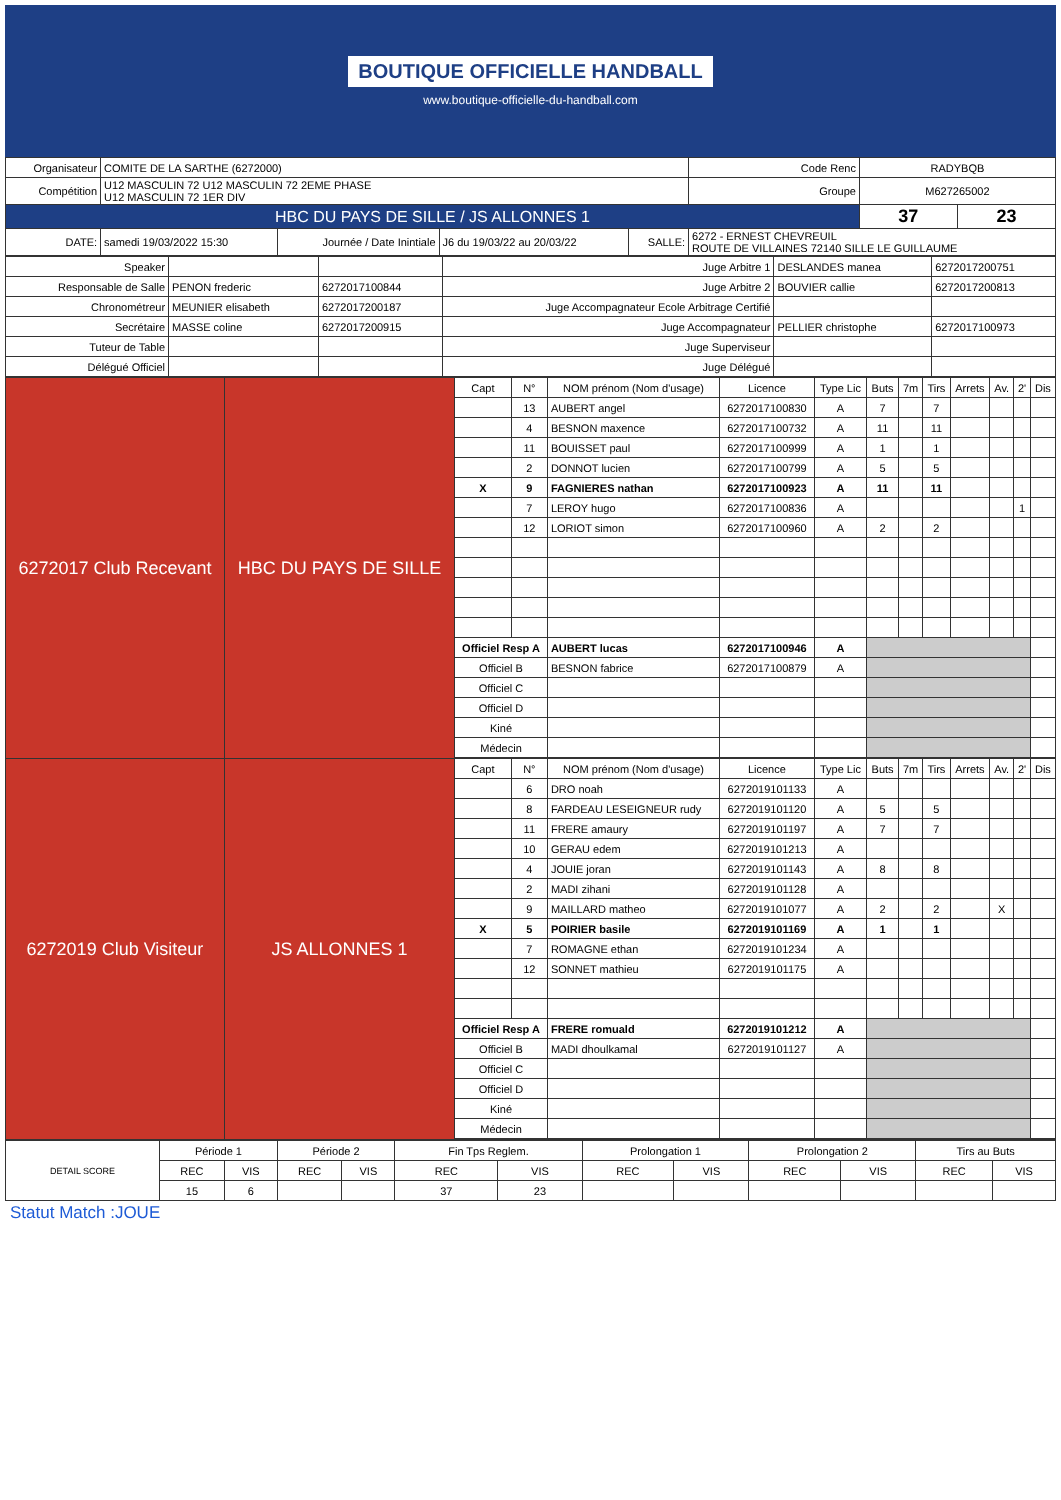BOUTIQUE OFFICIELLE HANDBALL
www.boutique-officielle-du-handball.com
| Organisateur | COMITE DE LA SARTHE (6272000) | | | | | Code Renc | RADYBQB | |
| Compétition | U12 MASCULIN 72 U12 MASCULIN 72 2EME PHASE U12 MASCULIN 72 1ER DIV | | | | | Groupe | M627265002 | |
| HBC DU PAYS DE SILLE / JS ALLONNES 1 | | | | | | | 37 | 23 |
| DATE: | samedi 19/03/2022 15:30 | Journée / Date Inintiale | J6 du 19/03/22 au 20/03/22 | SALLE: | 6272 - ERNEST CHEVREUIL ROUTE DE VILLAINES 72140 SILLE LE GUILLAUME | | | |
| Speaker | | | Juge Arbitre 1 | DESLANDES manea | 6272017200751 |
| Responsable de Salle | PENON frederic | 6272017100844 | Juge Arbitre 2 | BOUVIER callie | 6272017200813 |
| Chronométreur | MEUNIER elisabeth | 6272017200187 | Juge Accompagnateur Ecole Arbitrage Certifié | | |
| Secrétaire | MASSE coline | 6272017200915 | Juge Accompagnateur | PELLIER christophe | 6272017100973 |
| Tuteur de Table | | | Juge Superviseur | | |
| Délégué Officiel | | | Juge Délégué | | |
| 6272017 Club Recevant | HBC DU PAYS DE SILLE | Capt | N° | NOM prénom (Nom d'usage) | Licence | Type Lic | Buts | 7m | Tirs | Arrets | Av. | 2' | Dis |
| | | | 13 | AUBERT angel | 6272017100830 | A | 7 | | 7 | | | | |
| | | | 4 | BESNON maxence | 6272017100732 | A | 11 | | 11 | | | | |
| | | | 11 | BOUISSET paul | 6272017100999 | A | 1 | | 1 | | | | |
| | | | 2 | DONNOT lucien | 6272017100799 | A | 5 | | 5 | | | | |
| | | X | 9 | FAGNIERES nathan | 6272017100923 | A | 11 | | 11 | | | | |
| | | | 7 | LEROY hugo | 6272017100836 | A | | | | | | 1 | |
| | | | 12 | LORIOT simon | 6272017100960 | A | 2 | | 2 | | | | |
| | | Officiel Resp A | | AUBERT lucas | 6272017100946 | A | | | | | | | |
| | | Officiel B | | BESNON fabrice | 6272017100879 | A | | | | | | | |
| | | Officiel C | | | | | | | | | | | |
| | | Officiel D | | | | | | | | | | | |
| | | Kiné | | | | | | | | | | | |
| | | Médecin | | | | | | | | | | | |
| 6272019 Club Visiteur | JS ALLONNES 1 | Capt | N° | NOM prénom (Nom d'usage) | Licence | Type Lic | Buts | 7m | Tirs | Arrets | Av. | 2' | Dis |
| | | | 6 | DRO noah | 6272019101133 | A | | | | | | | |
| | | | 8 | FARDEAU LESEIGNEUR rudy | 6272019101120 | A | 5 | | 5 | | | | |
| | | | 11 | FRERE amaury | 6272019101197 | A | 7 | | 7 | | | | |
| | | | 10 | GERAU edem | 6272019101213 | A | | | | | | | |
| | | | 4 | JOUIE joran | 6272019101143 | A | 8 | | 8 | | | | |
| | | | 2 | MADI zihani | 6272019101128 | A | | | | | | | |
| | | | 9 | MAILLARD matheo | 6272019101077 | A | 2 | | 2 | | X | | |
| | | X | 5 | POIRIER basile | 6272019101169 | A | 1 | | 1 | | | | |
| | | | 7 | ROMAGNE ethan | 6272019101234 | A | | | | | | | |
| | | | 12 | SONNET mathieu | 6272019101175 | A | | | | | | | |
| | | Officiel Resp A | | FRERE romuald | 6272019101212 | A | | | | | | | |
| | | Officiel B | | MADI dhoulkamal | 6272019101127 | A | | | | | | | |
| | | Officiel C | | | | | | | | | | | |
| | | Officiel D | | | | | | | | | | | |
| | | Kiné | | | | | | | | | | | |
| | | Médecin | | | | | | | | | | | |
| DETAIL SCORE | Période 1 | | Période 2 | | Fin Tps Reglem. | | Prolongation 1 | | Prolongation 2 | | Tirs au Buts | |
| | REC | VIS | REC | VIS | REC | VIS | REC | VIS | REC | VIS | REC | VIS |
| | 15 | 6 | | | 37 | 23 | | | | | | |
Statut Match :JOUE